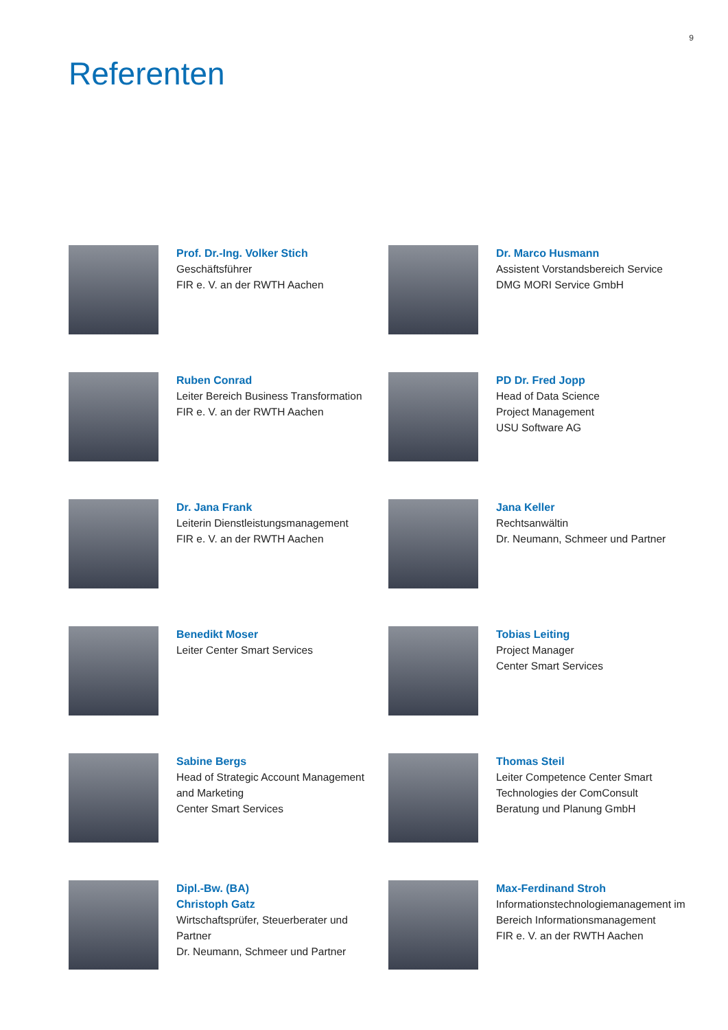9
Referenten
Prof. Dr.-Ing. Volker Stich
Geschäftsführer
FIR e. V. an der RWTH Aachen
Dr. Marco Husmann
Assistent Vorstandsbereich Service
DMG MORI Service GmbH
Ruben Conrad
Leiter Bereich Business Transformation
FIR e. V. an der RWTH Aachen
PD Dr. Fred Jopp
Head of Data Science
Project Management
USU Software AG
Dr. Jana Frank
Leiterin Dienstleistungsmanagement
FIR e. V. an der RWTH Aachen
Jana Keller
Rechtsanwältin
Dr. Neumann, Schmeer und Partner
Benedikt Moser
Leiter Center Smart Services
Tobias Leiting
Project Manager
Center Smart Services
Sabine Bergs
Head of Strategic Account Management
and Marketing
Center Smart Services
Thomas Steil
Leiter Competence Center Smart
Technologies der ComConsult
Beratung und Planung GmbH
Dipl.-Bw. (BA)
Christoph Gatz
Wirtschaftsprüfer, Steuerberater und
Partner
Dr. Neumann, Schmeer und Partner
Max-Ferdinand Stroh
Informationstechnologiemanagement im
Bereich Informationsmanagement
FIR e. V. an der RWTH Aachen